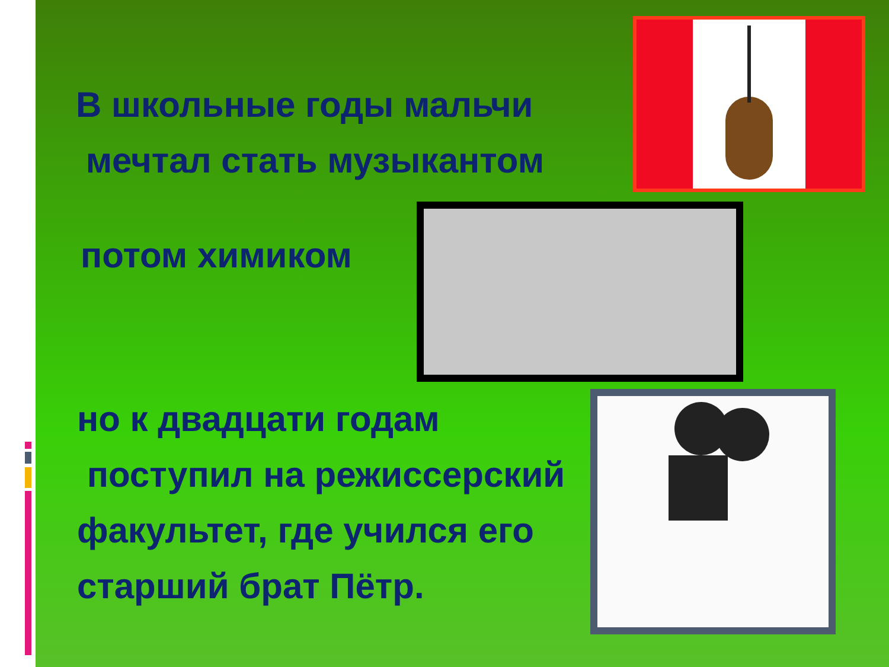В школьные годы мальчи
мечтал стать музыкантом
потом химиком
но к двадцати годам
поступил на режиссерский
факультет, где учился его
старший брат Пётр.